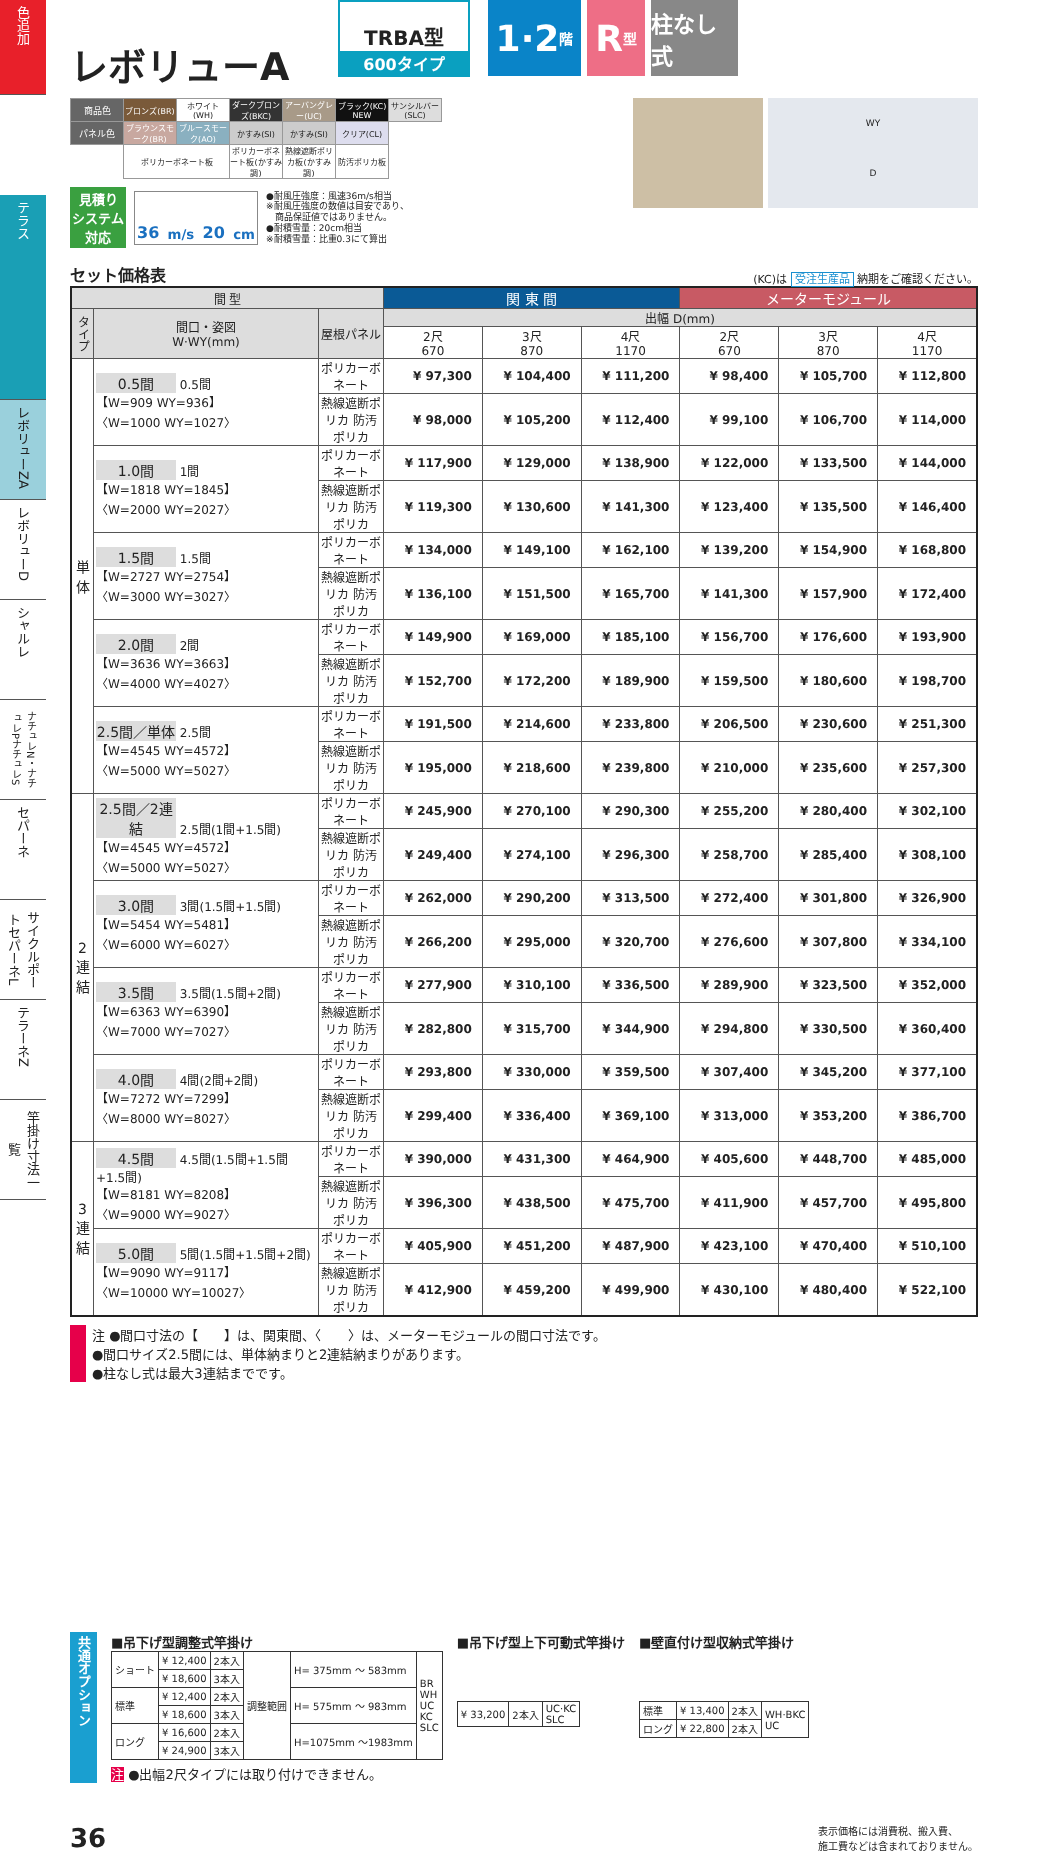色追加
テラス
レボリューZA
レボリューD
シャルレ
ナチュレN・ナチュレPナチュレS
セパーネ
サイクルポートセパーネL
テラーネZ
竿掛け寸法一覧
レボリューA
TRBA型
600タイプ
1·2 階
R 型
柱なし式
| 商品色 | ブロンズ(BR) | ホワイト(WH) | ダークブロンズ(BKC) | アーバングレー(UC) | ブラック(KC) NEW | サンシルバー(SLC) |
| パネル色 | ブラウンスモーク(BR) | ブルースモーク(AO) | かすみ(SI) | かすみ(SI) | クリア(CL) | |
| | ポリカーボネート板 | | ポリカーボネート板(かすみ調) | 熱線遮断ポリカ板(かすみ調) | 防汚ポリカ板 | |
見積り
システム
対応
36 m/s 20 cm
●耐風圧強度：風速36m/s相当
※耐風圧強度の数値は目安であり、
　商品保証値ではありません。
●耐積雪量：20cm相当
※耐積雪量：比重0.3にて算出
WY
D
セット価格表
(KC)は 受注生産品 納期をご確認ください。
| 間 型 | | | 関 東 間 | | | メーターモジュール | | |
| --- | --- | --- | --- | --- | --- | --- | --- | --- |
| タイプ | 間口・姿図 W·WY(mm) | 屋根パネル | 出幅 D(mm) | | | | | |
| | | | 2尺 670 | 3尺 870 | 4尺 1170 | 2尺 670 | 3尺 870 | 4尺 1170 |
| 単 体 | 0.5間 0.5間 【W=909 WY=936】 〈W=1000 WY=1027〉 | ポリカーボネート | ¥ 97,300 | ¥ 104,400 | ¥ 111,200 | ¥ 98,400 | ¥ 105,700 | ¥ 112,800 |
| | | 熱線遮断ポリカ 防汚ポリカ | ¥ 98,000 | ¥ 105,200 | ¥ 112,400 | ¥ 99,100 | ¥ 106,700 | ¥ 114,000 |
| | 1.0間 1間 【W=1818 WY=1845】 〈W=2000 WY=2027〉 | ポリカーボネート | ¥ 117,900 | ¥ 129,000 | ¥ 138,900 | ¥ 122,000 | ¥ 133,500 | ¥ 144,000 |
| | | 熱線遮断ポリカ 防汚ポリカ | ¥ 119,300 | ¥ 130,600 | ¥ 141,300 | ¥ 123,400 | ¥ 135,500 | ¥ 146,400 |
| | 1.5間 1.5間 【W=2727 WY=2754】 〈W=3000 WY=3027〉 | ポリカーボネート | ¥ 134,000 | ¥ 149,100 | ¥ 162,100 | ¥ 139,200 | ¥ 154,900 | ¥ 168,800 |
| | | 熱線遮断ポリカ 防汚ポリカ | ¥ 136,100 | ¥ 151,500 | ¥ 165,700 | ¥ 141,300 | ¥ 157,900 | ¥ 172,400 |
| | 2.0間 2間 【W=3636 WY=3663】 〈W=4000 WY=4027〉 | ポリカーボネート | ¥ 149,900 | ¥ 169,000 | ¥ 185,100 | ¥ 156,700 | ¥ 176,600 | ¥ 193,900 |
| | | 熱線遮断ポリカ 防汚ポリカ | ¥ 152,700 | ¥ 172,200 | ¥ 189,900 | ¥ 159,500 | ¥ 180,600 | ¥ 198,700 |
| | 2.5間／単体 2.5間 【W=4545 WY=4572】 〈W=5000 WY=5027〉 | ポリカーボネート | ¥ 191,500 | ¥ 214,600 | ¥ 233,800 | ¥ 206,500 | ¥ 230,600 | ¥ 251,300 |
| | | 熱線遮断ポリカ 防汚ポリカ | ¥ 195,000 | ¥ 218,600 | ¥ 239,800 | ¥ 210,000 | ¥ 235,600 | ¥ 257,300 |
| 2 連 結 | 2.5間／2連結 2.5間(1間+1.5間) 【W=4545 WY=4572】 〈W=5000 WY=5027〉 | ポリカーボネート | ¥ 245,900 | ¥ 270,100 | ¥ 290,300 | ¥ 255,200 | ¥ 280,400 | ¥ 302,100 |
| | | 熱線遮断ポリカ 防汚ポリカ | ¥ 249,400 | ¥ 274,100 | ¥ 296,300 | ¥ 258,700 | ¥ 285,400 | ¥ 308,100 |
| | 3.0間 3間(1.5間+1.5間) 【W=5454 WY=5481】 〈W=6000 WY=6027〉 | ポリカーボネート | ¥ 262,000 | ¥ 290,200 | ¥ 313,500 | ¥ 272,400 | ¥ 301,800 | ¥ 326,900 |
| | | 熱線遮断ポリカ 防汚ポリカ | ¥ 266,200 | ¥ 295,000 | ¥ 320,700 | ¥ 276,600 | ¥ 307,800 | ¥ 334,100 |
| | 3.5間 3.5間(1.5間+2間) 【W=6363 WY=6390】 〈W=7000 WY=7027〉 | ポリカーボネート | ¥ 277,900 | ¥ 310,100 | ¥ 336,500 | ¥ 289,900 | ¥ 323,500 | ¥ 352,000 |
| | | 熱線遮断ポリカ 防汚ポリカ | ¥ 282,800 | ¥ 315,700 | ¥ 344,900 | ¥ 294,800 | ¥ 330,500 | ¥ 360,400 |
| | 4.0間 4間(2間+2間) 【W=7272 WY=7299】 〈W=8000 WY=8027〉 | ポリカーボネート | ¥ 293,800 | ¥ 330,000 | ¥ 359,500 | ¥ 307,400 | ¥ 345,200 | ¥ 377,100 |
| | | 熱線遮断ポリカ 防汚ポリカ | ¥ 299,400 | ¥ 336,400 | ¥ 369,100 | ¥ 313,000 | ¥ 353,200 | ¥ 386,700 |
| 3 連 結 | 4.5間 4.5間(1.5間+1.5間+1.5間) 【W=8181 WY=8208】 〈W=9000 WY=9027〉 | ポリカーボネート | ¥ 390,000 | ¥ 431,300 | ¥ 464,900 | ¥ 405,600 | ¥ 448,700 | ¥ 485,000 |
| | | 熱線遮断ポリカ 防汚ポリカ | ¥ 396,300 | ¥ 438,500 | ¥ 475,700 | ¥ 411,900 | ¥ 457,700 | ¥ 495,800 |
| | 5.0間 5間(1.5間+1.5間+2間) 【W=9090 WY=9117】 〈W=10000 WY=10027〉 | ポリカーボネート | ¥ 405,900 | ¥ 451,200 | ¥ 487,900 | ¥ 423,100 | ¥ 470,400 | ¥ 510,100 |
| | | 熱線遮断ポリカ 防汚ポリカ | ¥ 412,900 | ¥ 459,200 | ¥ 499,900 | ¥ 430,100 | ¥ 480,400 | ¥ 522,100 |
注 ●間口寸法の【　　】は、関東間、〈　　〉は、メーターモジュールの間口寸法です。
●間口サイズ2.5間には、単体納まりと2連結納まりがあります。
●柱なし式は最大3連結までです。
共通オプション
■吊下げ型調整式竿掛け
| ショート | ¥ 12,400 | 2本入 | 調整範囲 | H= 375mm ～ 583mm | BR WH UC KC SLC |
| | ¥ 18,600 | 3本入 | | | |
| 標準 | ¥ 12,400 | 2本入 | | H= 575mm ～ 983mm | |
| | ¥ 18,600 | 3本入 | | | |
| ロング | ¥ 16,600 | 2本入 | | H=1075mm ～1983mm | |
| | ¥ 24,900 | 3本入 | | | |
注 ●出幅2尺タイプには取り付けできません。
■吊下げ型上下可動式竿掛け
| ¥ 33,200 | 2本入 | UC·KC SLC |
■壁直付け型収納式竿掛け
| 標準 | ¥ 13,400 | 2本入 | WH·BKC UC |
| ロング | ¥ 22,800 | 2本入 | |
36
表示価格には消費税、搬入費、
施工費などは含まれておりません。